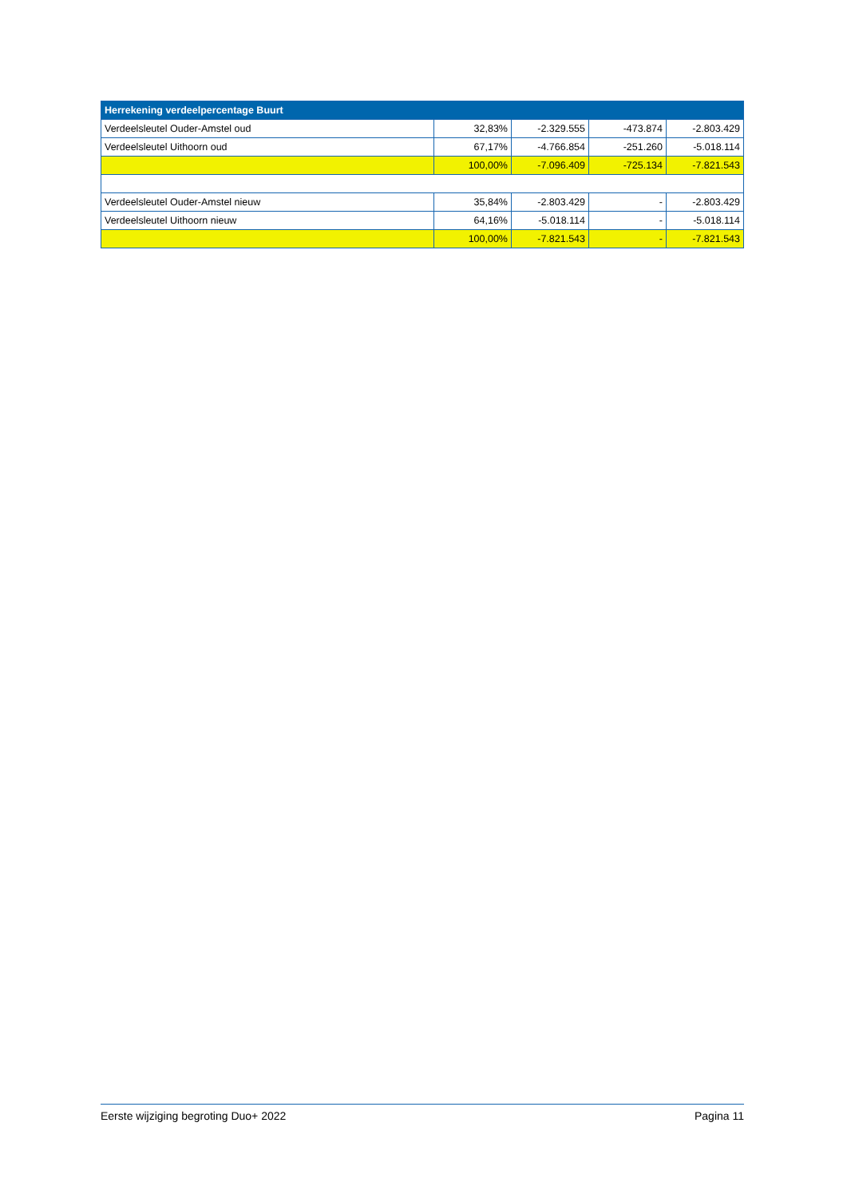| Herrekening verdeelpercentage Buurt | | | | |
| --- | --- | --- | --- | --- |
| Verdeelsleutel Ouder-Amstel oud | 32,83% | -2.329.555 | -473.874 | -2.803.429 |
| Verdeelsleutel Uithoorn oud | 67,17% | -4.766.854 | -251.260 | -5.018.114 |
| | 100,00% | -7.096.409 | -725.134 | -7.821.543 |
| Verdeelsleutel Ouder-Amstel nieuw | 35,84% | -2.803.429 | - | -2.803.429 |
| Verdeelsleutel Uithoorn nieuw | 64,16% | -5.018.114 | - | -5.018.114 |
| | 100,00% | -7.821.543 | - | -7.821.543 |
Eerste wijziging begroting Duo+ 2022 Pagina 11